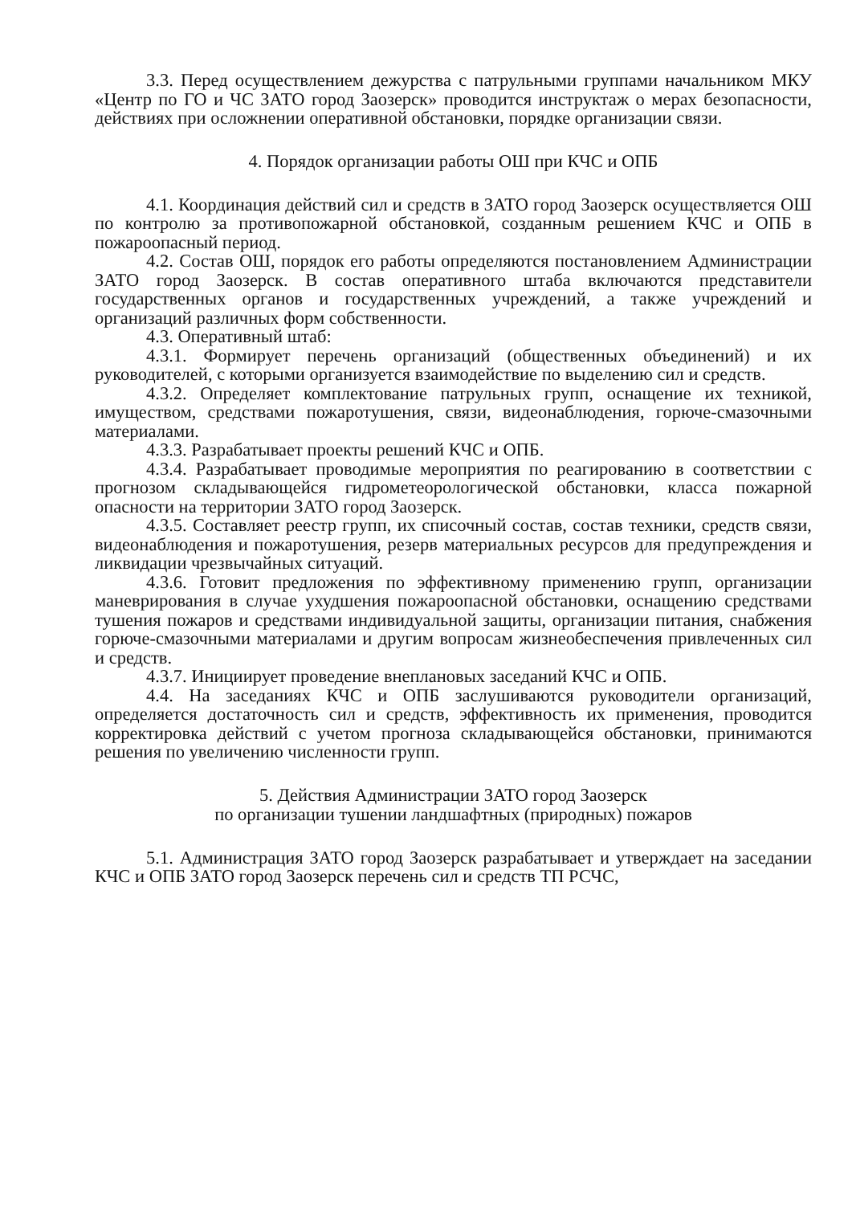3.3. Перед осуществлением дежурства с патрульными группами начальником МКУ «Центр по ГО и ЧС ЗАТО город Заозерск» проводится инструктаж о мерах безопасности, действиях при осложнении оперативной обстановки, порядке организации связи.
4. Порядок организации работы ОШ при КЧС и ОПБ
4.1. Координация действий сил и средств в ЗАТО город Заозерск осуществляется ОШ по контролю за противопожарной обстановкой, созданным решением КЧС и ОПБ в пожароопасный период.
4.2. Состав ОШ, порядок его работы определяются постановлением Администрации ЗАТО город Заозерск. В состав оперативного штаба включаются представители государственных органов и государственных учреждений, а также учреждений и организаций различных форм собственности.
4.3. Оперативный штаб:
4.3.1. Формирует перечень организаций (общественных объединений) и их руководителей, с которыми организуется взаимодействие по выделению сил и средств.
4.3.2. Определяет комплектование патрульных групп, оснащение их техникой, имуществом, средствами пожаротушения, связи, видеонаблюдения, горюче-смазочными материалами.
4.3.3. Разрабатывает проекты решений КЧС и ОПБ.
4.3.4. Разрабатывает проводимые мероприятия по реагированию в соответствии с прогнозом складывающейся гидрометеорологической обстановки, класса пожарной опасности на территории ЗАТО город Заозерск.
4.3.5. Составляет реестр групп, их списочный состав, состав техники, средств связи, видеонаблюдения и пожаротушения, резерв материальных ресурсов для предупреждения и ликвидации чрезвычайных ситуаций.
4.3.6. Готовит предложения по эффективному применению групп, организации маневрирования в случае ухудшения пожароопасной обстановки, оснащению средствами тушения пожаров и средствами индивидуальной защиты, организации питания, снабжения горюче-смазочными материалами и другим вопросам жизнеобеспечения привлеченных сил и средств.
4.3.7. Инициирует проведение внеплановых заседаний КЧС и ОПБ.
4.4. На заседаниях КЧС и ОПБ заслушиваются руководители организаций, определяется достаточность сил и средств, эффективность их применения, проводится корректировка действий с учетом прогноза складывающейся обстановки, принимаются решения по увеличению численности групп.
5. Действия Администрации ЗАТО город Заозерск
по организации тушении ландшафтных (природных) пожаров
5.1. Администрация ЗАТО город Заозерск разрабатывает и утверждает на заседании КЧС и ОПБ ЗАТО город Заозерск перечень сил и средств ТП РСЧС,